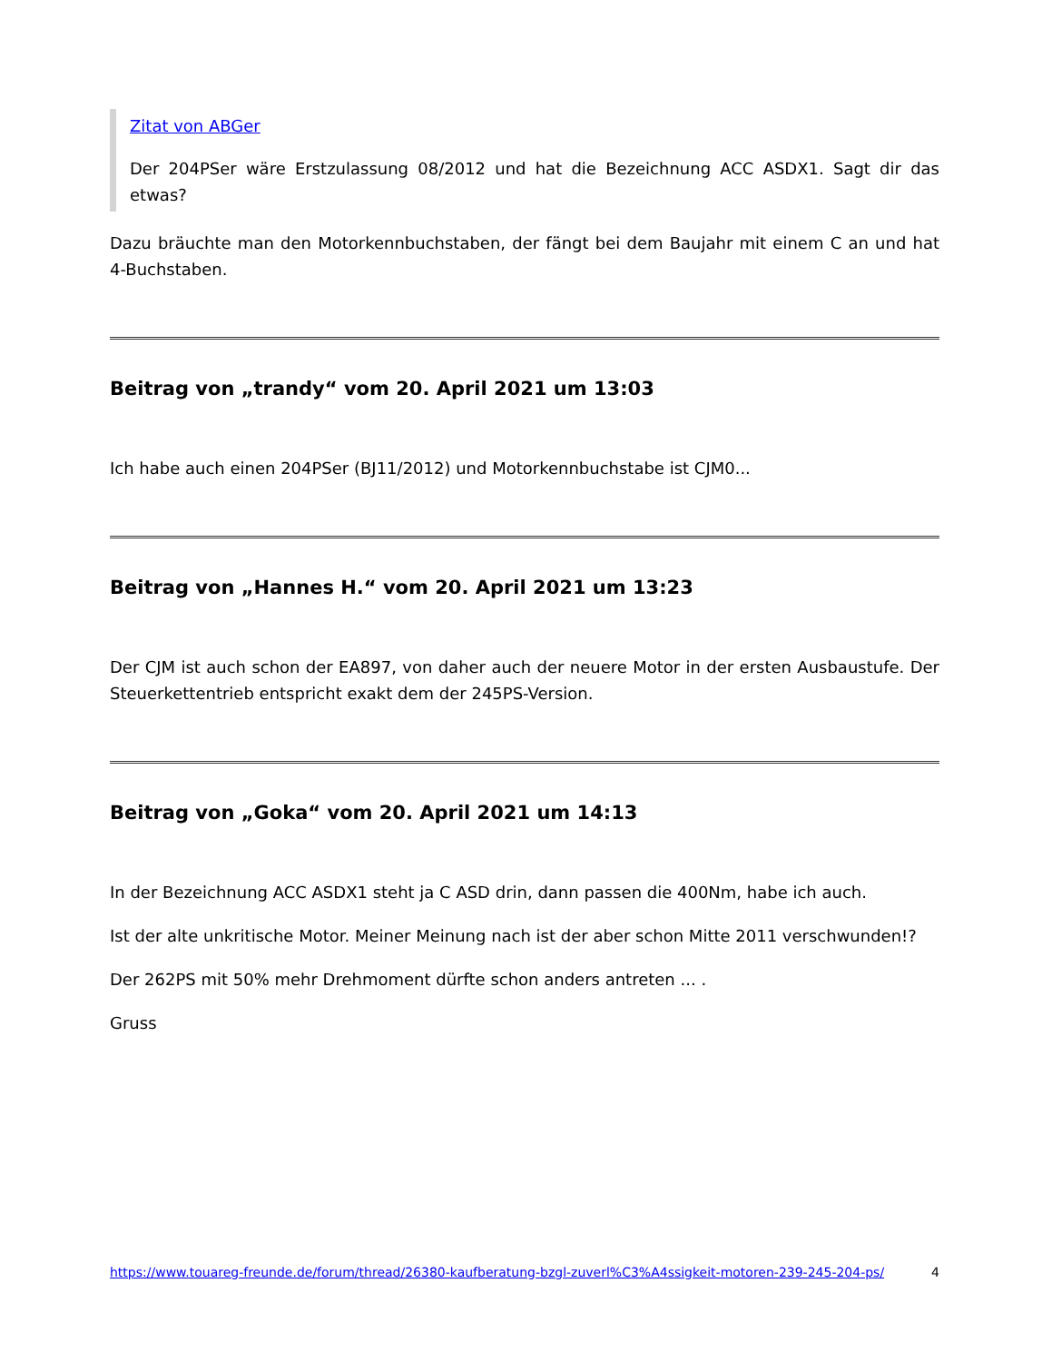Zitat von ABGer
Der 204PSer wäre Erstzulassung 08/2012 und hat die Bezeichnung ACC ASDX1. Sagt dir das etwas?
Dazu bräuchte man den Motorkennbuchstaben, der fängt bei dem Baujahr mit einem C an und hat 4-Buchstaben.
Beitrag von „trandy“ vom 20. April 2021 um 13:03
Ich habe auch einen 204PSer (BJ11/2012) und Motorkennbuchstabe ist CJM0...
Beitrag von „Hannes H.“ vom 20. April 2021 um 13:23
Der CJM ist auch schon der EA897, von daher auch der neuere Motor in der ersten Ausbaustufe. Der Steuerkettentrieb entspricht exakt dem der 245PS-Version.
Beitrag von „Goka“ vom 20. April 2021 um 14:13
In der Bezeichnung ACC ASDX1 steht ja C ASD drin, dann passen die 400Nm, habe ich auch.
Ist der alte unkritische Motor. Meiner Meinung nach ist der aber schon Mitte 2011 verschwunden!?
Der 262PS mit 50% mehr Drehmoment dürfte schon anders antreten ... .
Gruss
https://www.touareg-freunde.de/forum/thread/26380-kaufberatung-bzgl-zuverl%C3%A4ssigkeit-motoren-239-245-204-ps/ 4